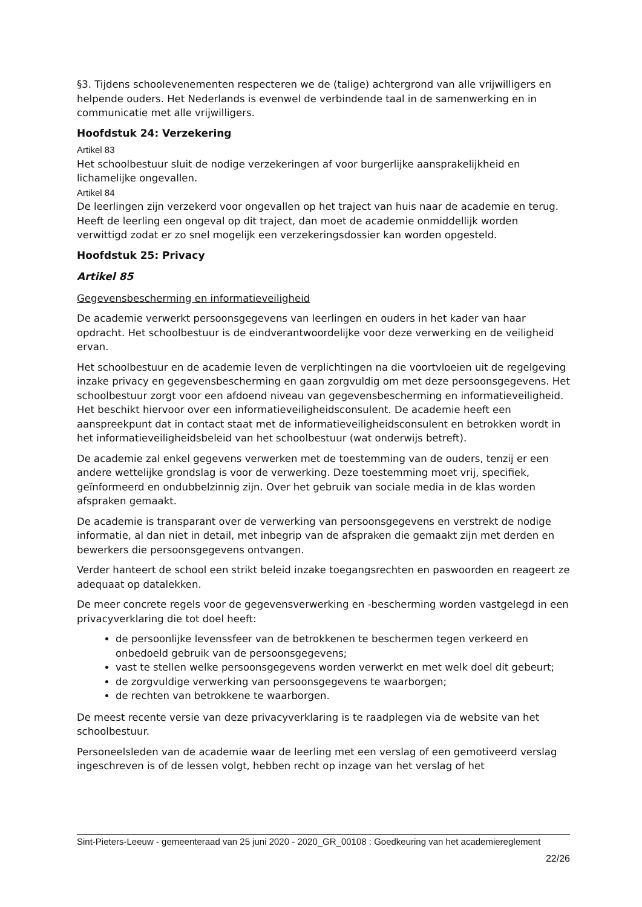§3. Tijdens schoolevenementen respecteren we de (talige) achtergrond van alle vrijwilligers en helpende ouders. Het Nederlands is evenwel de verbindende taal in de samenwerking en in communicatie met alle vrijwilligers.
Hoofdstuk 24: Verzekering
Artikel 83
Het schoolbestuur sluit de nodige verzekeringen af voor burgerlijke aansprakelijkheid en lichamelijke ongevallen.
Artikel 84
De leerlingen zijn verzekerd voor ongevallen op het traject van huis naar de academie en terug. Heeft de leerling een ongeval op dit traject, dan moet de academie onmiddellijk worden verwittigd zodat er zo snel mogelijk een verzekeringsdossier kan worden opgesteld.
Hoofdstuk 25: Privacy
Artikel 85
Gegevensbescherming en informatieveiligheid
De academie verwerkt persoonsgegevens van leerlingen en ouders in het kader van haar opdracht. Het schoolbestuur is de eindverantwoordelijke voor deze verwerking en de veiligheid ervan.
Het schoolbestuur en de academie leven de verplichtingen na die voortvloeien uit de regelgeving inzake privacy en gegevensbescherming en gaan zorgvuldig om met deze persoonsgegevens. Het schoolbestuur zorgt voor een afdoend niveau van gegevensbescherming en informatieveiligheid. Het beschikt hiervoor over een informatieveiligheidsconsulent. De academie heeft een aanspreekpunt dat in contact staat met de informatieveiligheidsconsulent en betrokken wordt in het informatieveiligheidsbeleid van het schoolbestuur (wat onderwijs betreft).
De academie zal enkel gegevens verwerken met de toestemming van de ouders, tenzij er een andere wettelijke grondslag is voor de verwerking. Deze toestemming moet vrij, specifiek, geïnformeerd en ondubbelzinnig zijn. Over het gebruik van sociale media in de klas worden afspraken gemaakt.
De academie is transparant over de verwerking van persoonsgegevens en verstrekt de nodige informatie, al dan niet in detail, met inbegrip van de afspraken die gemaakt zijn met derden en bewerkers die persoonsgegevens ontvangen.
Verder hanteert de school een strikt beleid inzake toegangsrechten en paswoorden en reageert ze adequaat op datalekken.
De meer concrete regels voor de gegevensverwerking en -bescherming worden vastgelegd in een privacyverklaring die tot doel heeft:
de persoonlijke levenssfeer van de betrokkenen te beschermen tegen verkeerd en onbedoeld gebruik van de persoonsgegevens;
vast te stellen welke persoonsgegevens worden verwerkt en met welk doel dit gebeurt;
de zorgvuldige verwerking van persoonsgegevens te waarborgen;
de rechten van betrokkene te waarborgen.
De meest recente versie van deze privacyverklaring is te raadplegen via de website van het schoolbestuur.
Personeelsleden van de academie waar de leerling met een verslag of een gemotiveerd verslag ingeschreven is of de lessen volgt, hebben recht op inzage van het verslag of het
Sint-Pieters-Leeuw - gemeenteraad van 25 juni 2020 - 2020_GR_00108 : Goedkeuring van het academiereglement
22/26